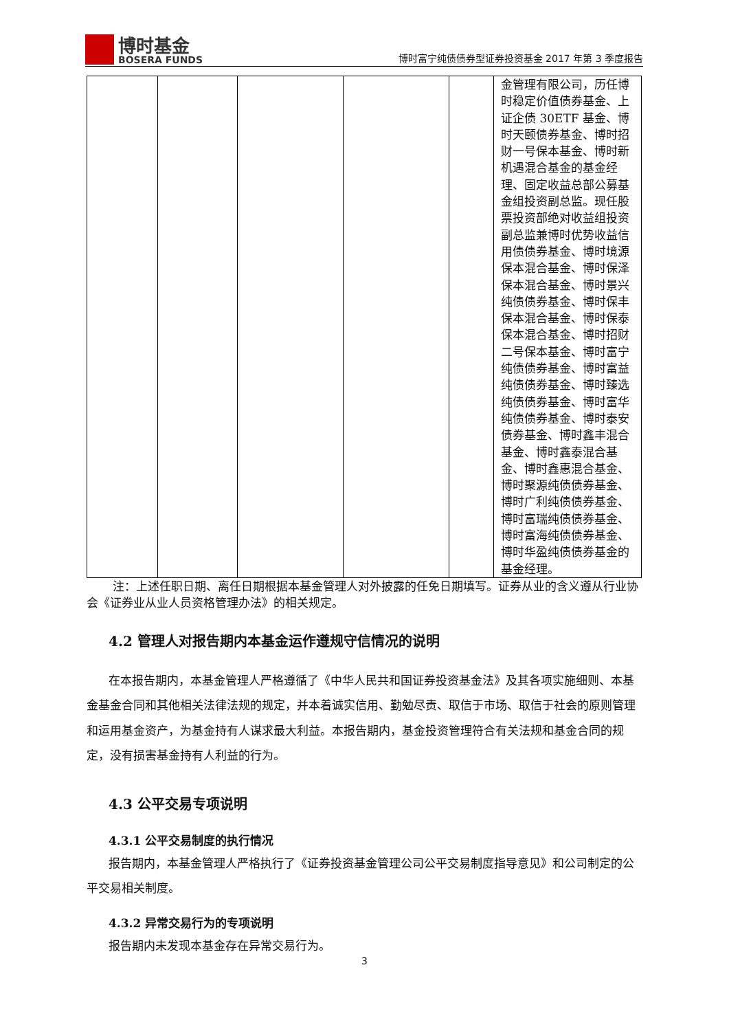博时基金
BOSERA FUNDS
博时富宁纯债债券型证券投资基金 2017 年第 3 季度报告
| | | | | | 金管理有限公司，历任博时稳定价值债券基金、上证企债 30ETF 基金、博时天颐债券基金、博时招财一号保本基金、博时新机遇混合基金的基金经理、固定收益总部公募基金组投资副总监。现任股票投资部绝对收益组投资副总监兼博时优势收益信用债债券基金、博时境源保本混合基金、博时保泽保本混合基金、博时景兴纯债债券基金、博时保丰保本混合基金、博时保泰保本混合基金、博时招财二号保本基金、博时富宁纯债债券基金、博时富益纯债债券基金、博时臻选纯债债券基金、博时富华纯债债券基金、博时泰安债券基金、博时鑫丰混合基金、博时鑫泰混合基金、博时鑫惠混合基金、博时聚源纯债债券基金、博时广利纯债债券基金、博时富瑞纯债债券基金、博时富海纯债债券基金、博时华盈纯债债券基金的基金经理。 |
注：上述任职日期、离任日期根据本基金管理人对外披露的任免日期填写。证券从业的含义遵从行业协会《证券业从业人员资格管理办法》的相关规定。
4.2 管理人对报告期内本基金运作遵规守信情况的说明
在本报告期内，本基金管理人严格遵循了《中华人民共和国证券投资基金法》及其各项实施细则、本基金基金合同和其他相关法律法规的规定，并本着诚实信用、勤勉尽责、取信于市场、取信于社会的原则管理和运用基金资产，为基金持有人谋求最大利益。本报告期内，基金投资管理符合有关法规和基金合同的规定，没有损害基金持有人利益的行为。
4.3 公平交易专项说明
4.3.1 公平交易制度的执行情况
报告期内，本基金管理人严格执行了《证券投资基金管理公司公平交易制度指导意见》和公司制定的公平交易相关制度。
4.3.2 异常交易行为的专项说明
报告期内未发现本基金存在异常交易行为。
3